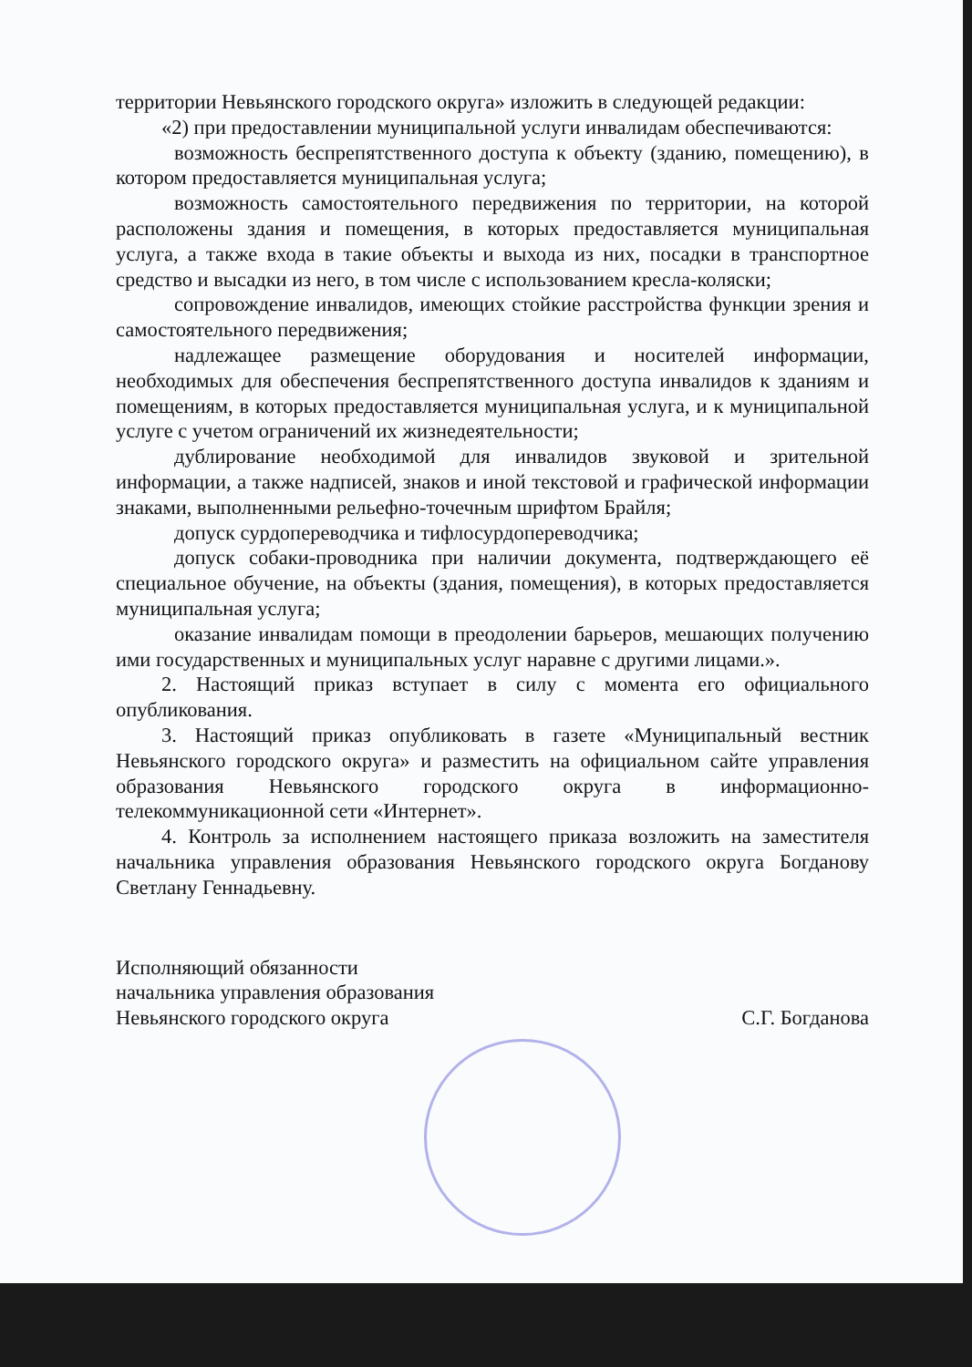территории Невьянского городского округа» изложить в следующей редакции:
«2) при предоставлении муниципальной услуги инвалидам обеспечиваются:
возможность беспрепятственного доступа к объекту (зданию, помещению), в котором предоставляется муниципальная услуга;
возможность самостоятельного передвижения по территории, на которой расположены здания и помещения, в которых предоставляется муниципальная услуга, а также входа в такие объекты и выхода из них, посадки в транспортное средство и высадки из него, в том числе с использованием кресла-коляски;
сопровождение инвалидов, имеющих стойкие расстройства функции зрения и самостоятельного передвижения;
надлежащее размещение оборудования и носителей информации, необходимых для обеспечения беспрепятственного доступа инвалидов к зданиям и помещениям, в которых предоставляется муниципальная услуга, и к муниципальной услуге с учетом ограничений их жизнедеятельности;
дублирование необходимой для инвалидов звуковой и зрительной информации, а также надписей, знаков и иной текстовой и графической информации знаками, выполненными рельефно-точечным шрифтом Брайля;
допуск сурдопереводчика и тифлосурдопереводчика;
допуск собаки-проводника при наличии документа, подтверждающего её специальное обучение, на объекты (здания, помещения), в которых предоставляется муниципальная услуга;
оказание инвалидам помощи в преодолении барьеров, мешающих получению ими государственных и муниципальных услуг наравне с другими лицами.».
2. Настоящий приказ вступает в силу с момента его официального опубликования.
3. Настоящий приказ опубликовать в газете «Муниципальный вестник Невьянского городского округа» и разместить на официальном сайте управления образования Невьянского городского округа в информационно-телекоммуникационной сети «Интернет».
4. Контроль за исполнением настоящего приказа возложить на заместителя начальника управления образования Невьянского городского округа Богданову Светлану Геннадьевну.
Исполняющий обязанности
начальника управления образования
Невьянского городского округа
С.Г. Богданова